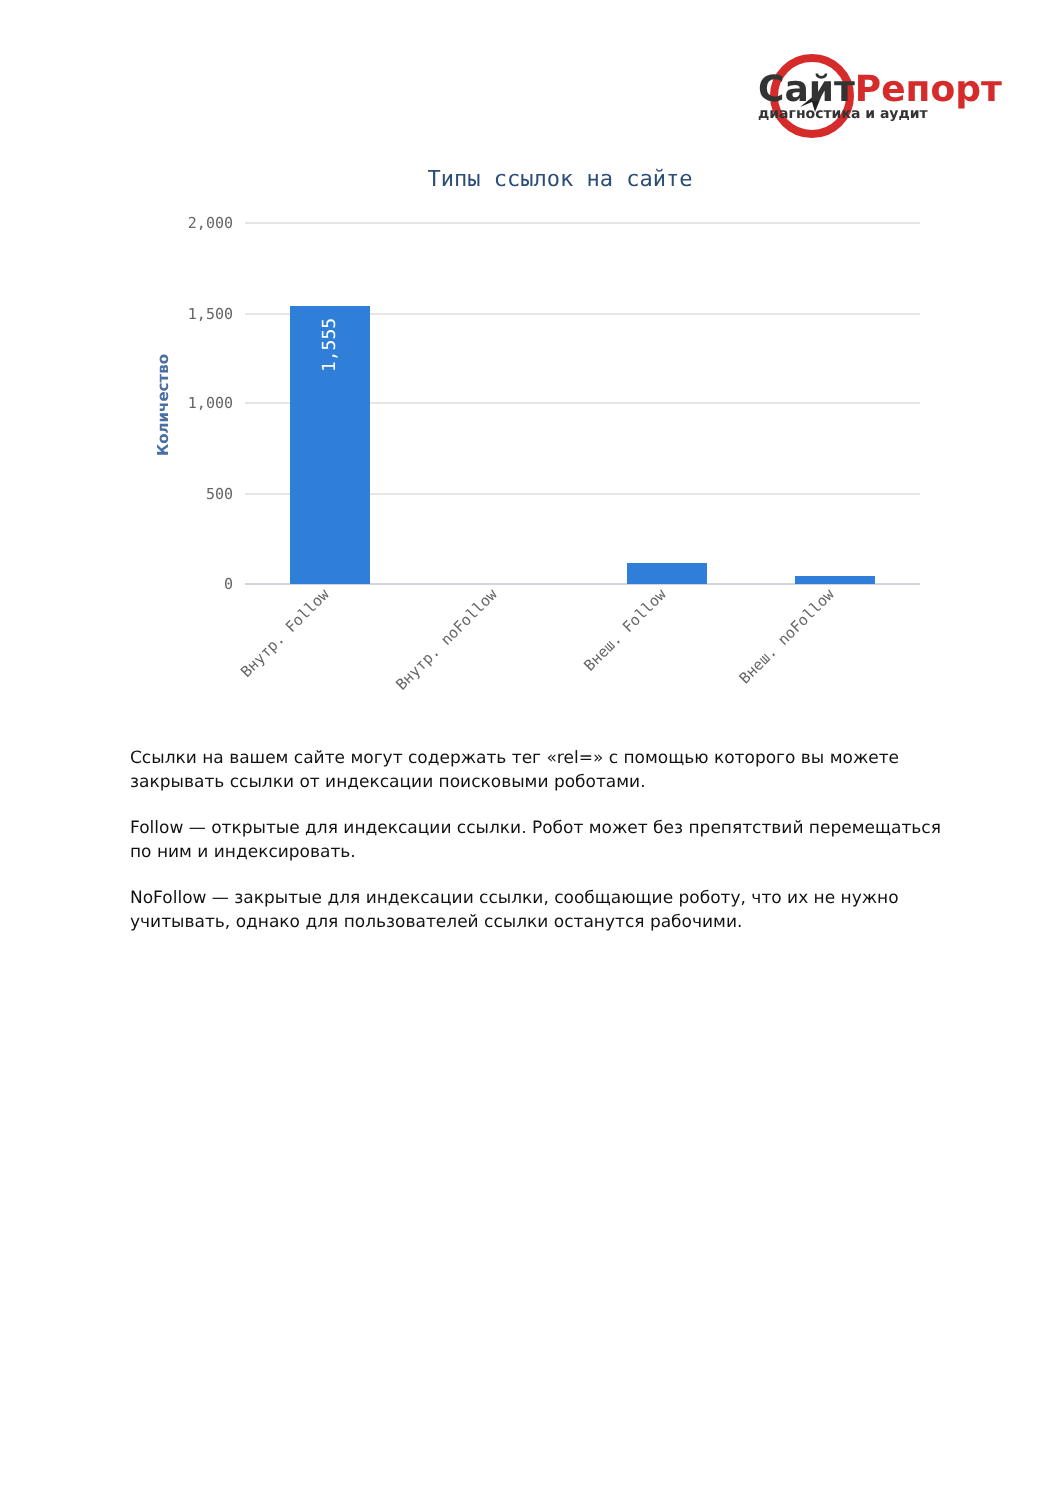СайтРепорт
диагностика и аудит
Типы ссылок на сайте
2,000
1,500
1,000
500
0
Количество
1,555
Внутр. Follow
Внутр. noFollow
Внеш. Follow
Внеш. noFollow
Ссылки на вашем сайте могут содержать тег «rel=» с помощью которого вы можете закрывать ссылки от индексации поисковыми роботами.
Follow — открытые для индексации ссылки. Робот может без препятствий перемещаться по ним и индексировать.
NoFollow — закрытые для индексации ссылки, сообщающие роботу, что их не нужно учитывать, однако для пользователей ссылки останутся рабочими.